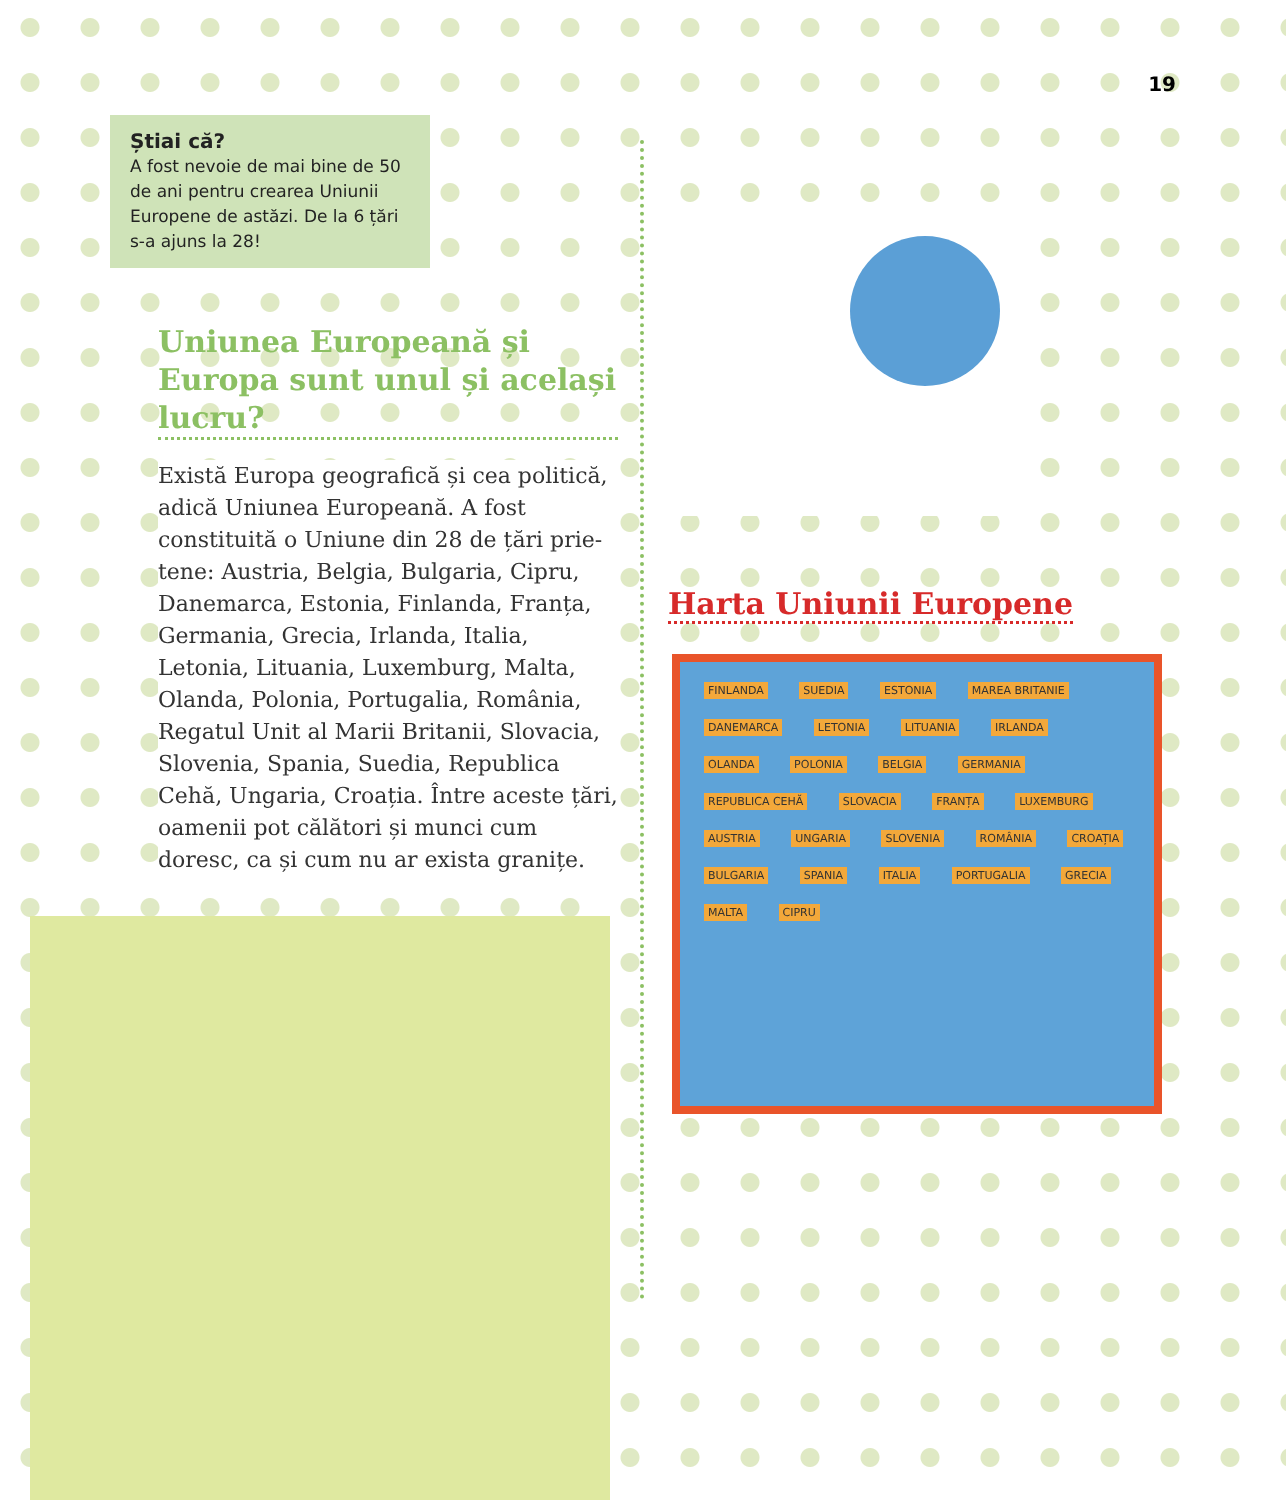Știai că?
A fost nevoie de mai bine de 50 de ani pentru crearea Uniunii Europene de astăzi. De la 6 țări s-a ajuns la 28!
Uniunea Europeană și Europa sunt unul și același lucru?
Există Europa geografică și cea politică, adică Uniunea Europeană. A fost constituită o Uniune din 28 de țări prie-tene: Austria, Belgia, Bulgaria, Cipru, Danemarca, Estonia, Finlanda, Franța, Germania, Grecia, Irlanda, Italia, Letonia, Lituania, Luxemburg, Malta, Olanda, Polonia, Portugalia, România, Regatul Unit al Marii Britanii, Slovacia, Slovenia, Spania, Suedia, Republica Cehă, Ungaria, Croația. Între aceste țări, oamenii pot călători și munci cum doresc, ca și cum nu ar exista granițe.
19
Harta Uniunii Europene
FINLANDA SUEDIA ESTONIA MAREA BRITANIE DANEMARCA LETONIA LITUANIA IRLANDA OLANDA POLONIA BELGIA GERMANIA REPUBLICA CEHĂ SLOVACIA FRANȚA LUXEMBURG AUSTRIA UNGARIA SLOVENIA ROMÂNIA CROAȚIA BULGARIA SPANIA ITALIA PORTUGALIA GRECIA MALTA CIPRU